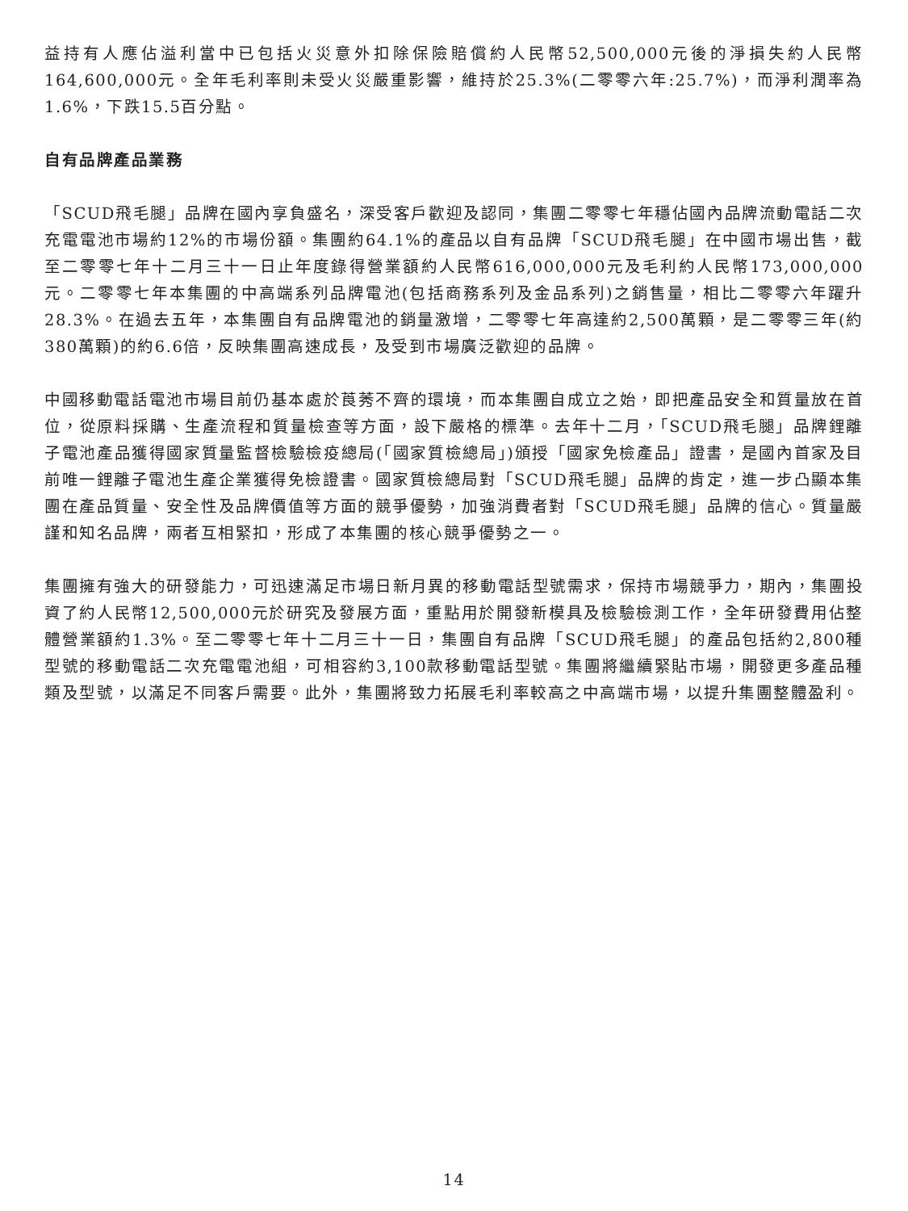益持有人應佔溢利當中已包括火災意外扣除保險賠償約人民幣52,500,000元後的淨損失約人民幣164,600,000元。全年毛利率則未受火災嚴重影響，維持於25.3%(二零零六年:25.7%)，而淨利潤率為1.6%，下跌15.5百分點。
自有品牌產品業務
「SCUD飛毛腿」品牌在國內享負盛名，深受客戶歡迎及認同，集團二零零七年穩佔國內品牌流動電話二次充電電池市場約12%的市場份額。集團約64.1%的產品以自有品牌「SCUD飛毛腿」在中國市場出售，截至二零零七年十二月三十一日止年度錄得營業額約人民幣616,000,000元及毛利約人民幣173,000,000元。二零零七年本集團的中高端系列品牌電池(包括商務系列及金品系列)之銷售量，相比二零零六年躍升28.3%。在過去五年，本集團自有品牌電池的銷量激增，二零零七年高達約2,500萬顆，是二零零三年(約380萬顆)的約6.6倍，反映集團高速成長，及受到市場廣泛歡迎的品牌。
中國移動電話電池市場目前仍基本處於莨莠不齊的環境，而本集團自成立之始，即把產品安全和質量放在首位，從原料採購、生產流程和質量檢查等方面，設下嚴格的標準。去年十二月，「SCUD飛毛腿」品牌鋰離子電池產品獲得國家質量監督檢驗檢疫總局(「國家質檢總局」)頒授「國家免檢產品」證書，是國內首家及目前唯一鋰離子電池生產企業獲得免檢證書。國家質檢總局對「SCUD飛毛腿」品牌的肯定，進一步凸顯本集團在產品質量、安全性及品牌價值等方面的競爭優勢，加強消費者對「SCUD飛毛腿」品牌的信心。質量嚴謹和知名品牌，兩者互相緊扣，形成了本集團的核心競爭優勢之一。
集團擁有強大的研發能力，可迅速滿足市場日新月異的移動電話型號需求，保持市場競爭力，期內，集團投資了約人民幣12,500,000元於研究及發展方面，重點用於開發新模具及檢驗檢測工作，全年研發費用佔整體營業額約1.3%。至二零零七年十二月三十一日，集團自有品牌「SCUD飛毛腿」的產品包括約2,800種型號的移動電話二次充電電池組，可相容約3,100款移動電話型號。集團將繼續緊貼市場，開發更多產品種類及型號，以滿足不同客戶需要。此外，集團將致力拓展毛利率較高之中高端市場，以提升集團整體盈利。
14